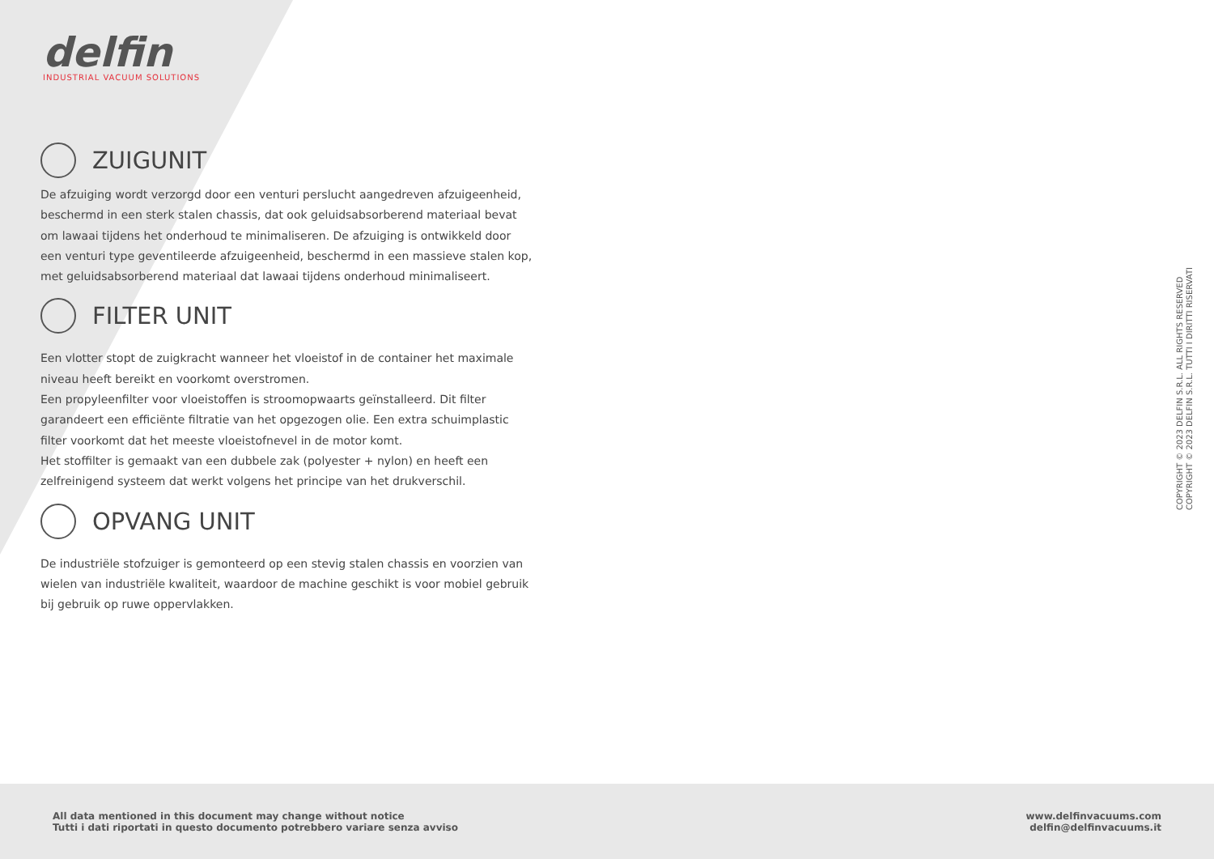delfin
INDUSTRIAL VACUUM SOLUTIONS
ZUIGUNIT
De afzuiging wordt verzorgd door een venturi perslucht aangedreven afzuigeenheid, beschermd in een sterk stalen chassis, dat ook geluidsabsorberend materiaal bevat om lawaai tijdens het onderhoud te minimaliseren. De afzuiging is ontwikkeld door een venturi type geventileerde afzuigeenheid, beschermd in een massieve stalen kop, met geluidsabsorberend materiaal dat lawaai tijdens onderhoud minimaliseert.
FILTER UNIT
Een vlotter stopt de zuigkracht wanneer het vloeistof in de container het maximale niveau heeft bereikt en voorkomt overstromen.
Een propyleenfilter voor vloeistoffen is stroomopwaarts geïnstalleerd. Dit filter garandeert een efficiënte filtratie van het opgezogen olie. Een extra schuimplastic filter voorkomt dat het meeste vloeistofnevel in de motor komt.
Het stoffilter is gemaakt van een dubbele zak (polyester + nylon) en heeft een zelfreinigend systeem dat werkt volgens het principe van het drukverschil.
OPVANG UNIT
De industriële stofzuiger is gemonteerd op een stevig stalen chassis en voorzien van wielen van industriële kwaliteit, waardoor de machine geschikt is voor mobiel gebruik bij gebruik op ruwe oppervlakken.
COPYRIGHT © 2023 DELFIN S.R.L. ALL RIGHTS RESERVED
COPYRIGHT © 2023 DELFIN S.R.L. TUTTI I DIRITTI RISERVATI
All data mentioned in this document may change without notice
Tutti i dati riportati in questo documento potrebbero variare senza avviso
www.delfinvacuums.com
delfin@delfinvacuums.it